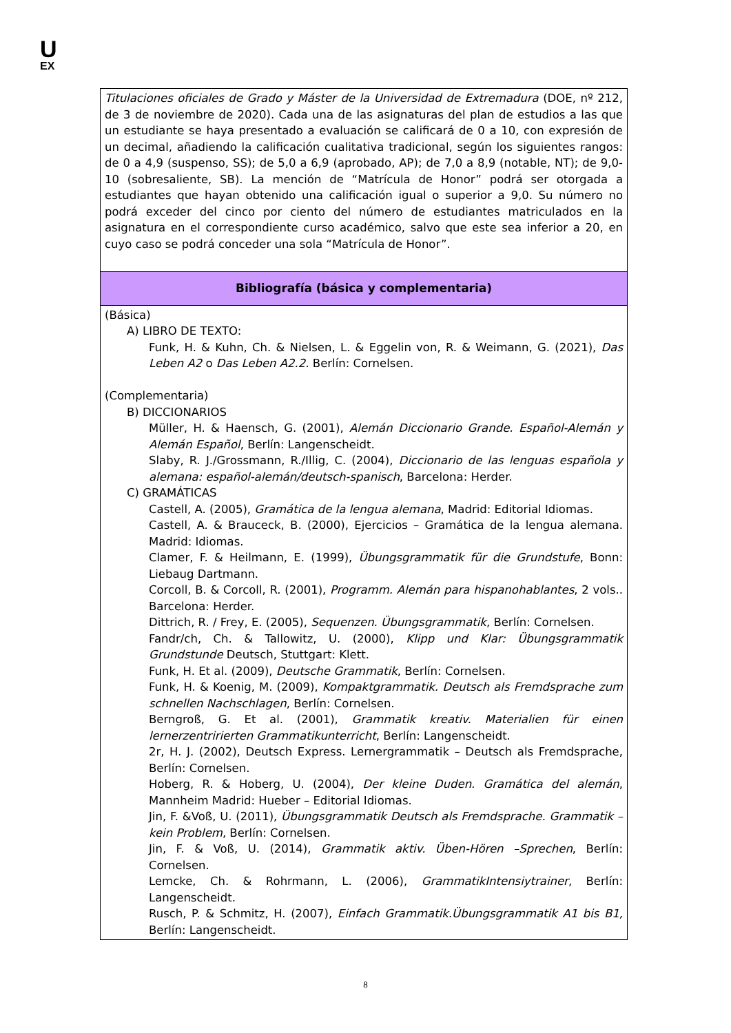U
EX
| Titulaciones oficiales de Grado y Máster de la Universidad de Extremadura (DOE, nº 212, de 3 de noviembre de 2020). Cada una de las asignaturas del plan de estudios a las que un estudiante se haya presentado a evaluación se calificará de 0 a 10, con expresión de un decimal, añadiendo la calificación cualitativa tradicional, según los siguientes rangos: de 0 a 4,9 (suspenso, SS); de 5,0 a 6,9 (aprobado, AP); de 7,0 a 8,9 (notable, NT); de 9,0-10 (sobresaliente, SB). La mención de “Matrícula de Honor” podrá ser otorgada a estudiantes que hayan obtenido una calificación igual o superior a 9,0. Su número no podrá exceder del cinco por ciento del número de estudiantes matriculados en la asignatura en el correspondiente curso académico, salvo que este sea inferior a 20, en cuyo caso se podrá conceder una sola “Matrícula de Honor”. |
| Bibliografía (básica y complementaria) |
| (Básica) A) LIBRO DE TEXTO: Funk, H. & Kuhn, Ch. & Nielsen, L. & Eggelin von, R. & Weimann, G. (2021), Das Leben A2 o Das Leben A2.2. Berlín: Cornelsen. (Complementaria) B) DICCIONARIOS Müller, H. & Haensch, G. (2001), Alemán Diccionario Grande. Español-Alemán y Alemán Español , Berlín: Langenscheidt. Slaby, R. J./Grossmann, R./Illig, C. (2004), Diccionario de las lenguas española y alemana: español-alemán/deutsch-spanisch , Barcelona: Herder. C) GRAMÁTICAS Castell, A. (2005), Gramática de la lengua alemana , Madrid: Editorial Idiomas. Castell, A. & Brauceck, B. (2000), Ejercicios – Gramática de la lengua alemana. Madrid: Idiomas. Clamer, F. & Heilmann, E. (1999), Übungsgrammatik für die Grundstufe , Bonn: Liebaug Dartmann. Corcoll, B. & Corcoll, R. (2001), Programm. Alemán para hispanohablantes , 2 vols.. Barcelona: Herder. Dittrich, R. / Frey, E. (2005), Sequenzen. Übungsgrammatik , Berlín: Cornelsen. Fandr/ch, Ch. & Tallowitz, U. (2000), Klipp und Klar: Übungsgrammatik Grundstunde Deutsch, Stuttgart: Klett. Funk, H. Et al. (2009), Deutsche Grammatik , Berlín: Cornelsen. Funk, H. & Koenig, M. (2009), Kompaktgrammatik. Deutsch als Fremdsprache zum schnellen Nachschlagen , Berlín: Cornelsen. Berngroß, G. Et al. (2001), Grammatik kreativ. Materialien für einen lernerzentririerten Grammatikunterricht , Berlín: Langenscheidt. 2r, H. J. (2002), Deutsch Express. Lernergrammatik – Deutsch als Fremdsprache, Berlín: Cornelsen. Hoberg, R. & Hoberg, U. (2004), Der kleine Duden. Gramática del alemán , Mannheim Madrid: Hueber – Editorial Idiomas. Jin, F. &Voß, U. (2011), Übungsgrammatik Deutsch als Fremdsprache. Grammatik – kein Problem , Berlín: Cornelsen. Jin, F. & Voß, U. (2014), Grammatik aktiv. Üben-Hören –Sprechen , Berlín: Cornelsen. Lemcke, Ch. & Rohrmann, L. (2006), GrammatikIntensiytrainer , Berlín: Langenscheidt. Rusch, P. & Schmitz, H. (2007), Einfach Grammatik.Übungsgrammatik A1 bis B1, Berlín: Langenscheidt. |
8